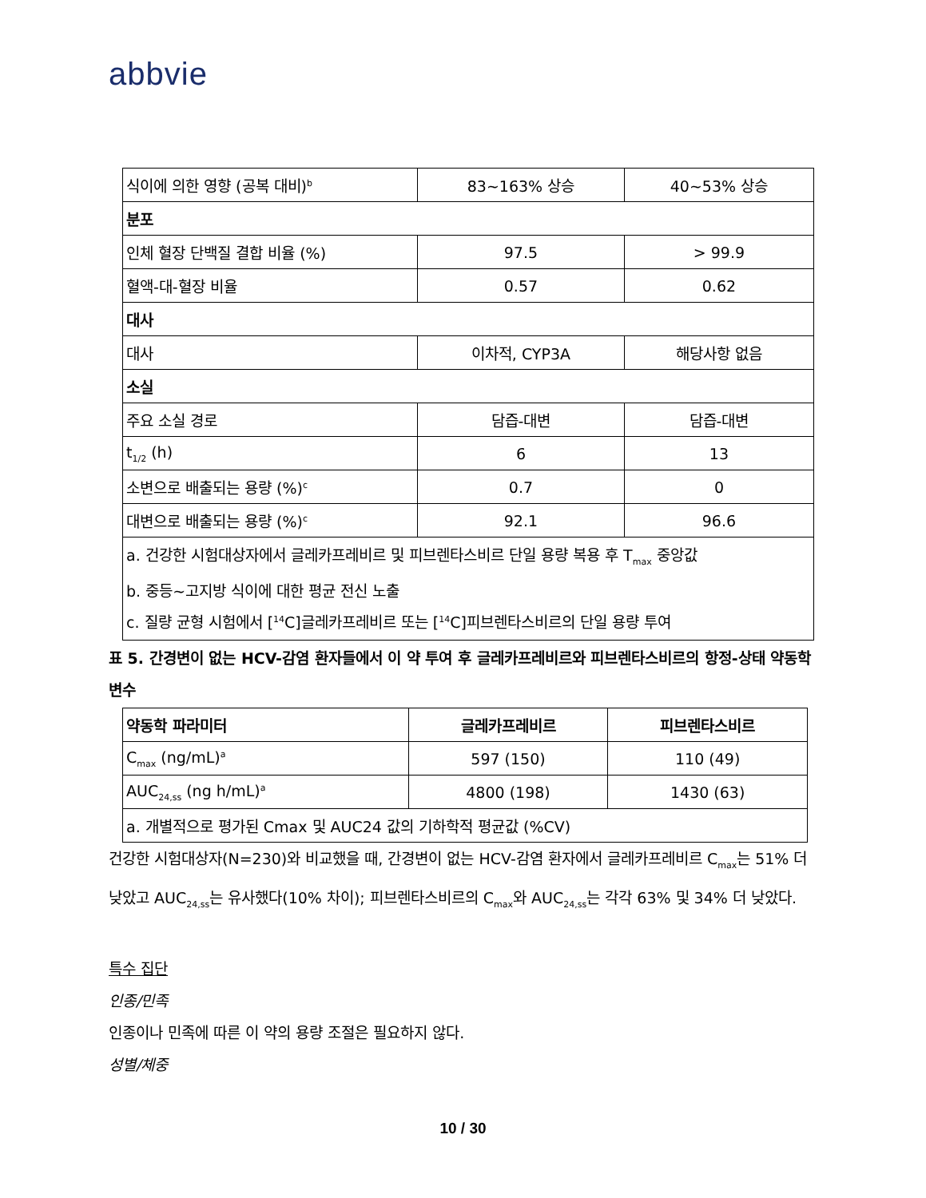abbvie
| 식이에 의한 영향 (공복 대비)<sup>b</sup> | 83~163% 상승 | 40~53% 상승 |
| 분포 | | |
| 인체 혈장 단백질 결합 비율 (%) | 97.5 | > 99.9 |
| 혈액-대-혈장 비율 | 0.57 | 0.62 |
| 대사 | | |
| 대사 | 이차적, CYP3A | 해당사항 없음 |
| 소실 | | |
| 주요 소실 경로 | 담즙-대변 | 담즙-대변 |
| t<sub>1/2</sub> (h) | 6 | 13 |
| 소변으로 배출되는 용량 (%)<sup>c</sup> | 0.7 | 0 |
| 대변으로 배출되는 용량 (%)<sup>c</sup> | 92.1 | 96.6 |
| a. 건강한 시험대상자에서 글레카프레비르 및 피브렌타스비르 단일 용량 복용 후 T<sub>max</sub> 중앙값 b. 중등~고지방 식이에 대한 평균 전신 노출 c. 질량 균형 시험에서 [<sup>14</sup>C]글레카프레비르 또는 [<sup>14</sup>C]피브렌타스비르의 단일 용량 투여 | | |
표 5. 간경변이 없는 HCV-감염 환자들에서 이 약 투여 후 글레카프레비르와 피브렌타스비르의 항정-상태 약동학 변수
| 약동학 파라미터 | 글레카프레비르 | 피브렌타스비르 |
| --- | --- | --- |
| C<sub>max</sub> (ng/mL)<sup>a</sup> | 597 (150) | 110 (49) |
| AUC<sub>24,ss</sub> (ng h/mL)<sup>a</sup> | 4800 (198) | 1430 (63) |
| a. 개별적으로 평가된 Cmax 및 AUC24 값의 기하학적 평균값 (%CV) | | |
건강한 시험대상자(N=230)와 비교했을 때, 간경변이 없는 HCV-감염 환자에서 글레카프레비르 C<sub>max</sub>는 51% 더 낮았고 AUC<sub>24,ss</sub>는 유사했다(10% 차이); 피브렌타스비르의 C<sub>max</sub>와 AUC<sub>24,ss</sub>는 각각 63% 및 34% 더 낮았다.
특수 집단
인종/민족
인종이나 민족에 따른 이 약의 용량 조절은 필요하지 않다.
성별/체중
10 / 30